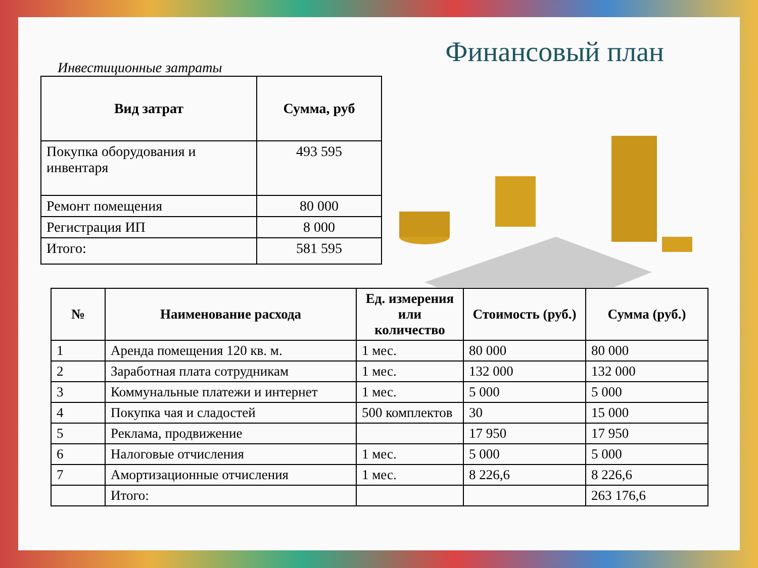Инвестиционные затраты
Финансовый план
| Вид затрат | Сумма, руб |
| --- | --- |
| Покупка оборудования и инвентаря | 493 595 |
| Ремонт помещения | 80 000 |
| Регистрация ИП | 8 000 |
| Итого: | 581 595 |
| № | Наименование расхода | Ед. измерения или количество | Стоимость (руб.) | Сумма (руб.) |
| --- | --- | --- | --- | --- |
| 1 | Аренда помещения 120 кв. м. | 1 мес. | 80 000 | 80 000 |
| 2 | Заработная плата сотрудникам | 1 мес. | 132 000 | 132 000 |
| 3 | Коммунальные платежи и интернет | 1 мес. | 5 000 | 5 000 |
| 4 | Покупка чая и сладостей | 500 комплектов | 30 | 15 000 |
| 5 | Реклама, продвижение | | 17 950 | 17 950 |
| 6 | Налоговые отчисления | 1 мес. | 5 000 | 5 000 |
| 7 | Амортизационные отчисления | 1 мес. | 8 226,6 | 8 226,6 |
| | Итого: | | | 263 176,6 |